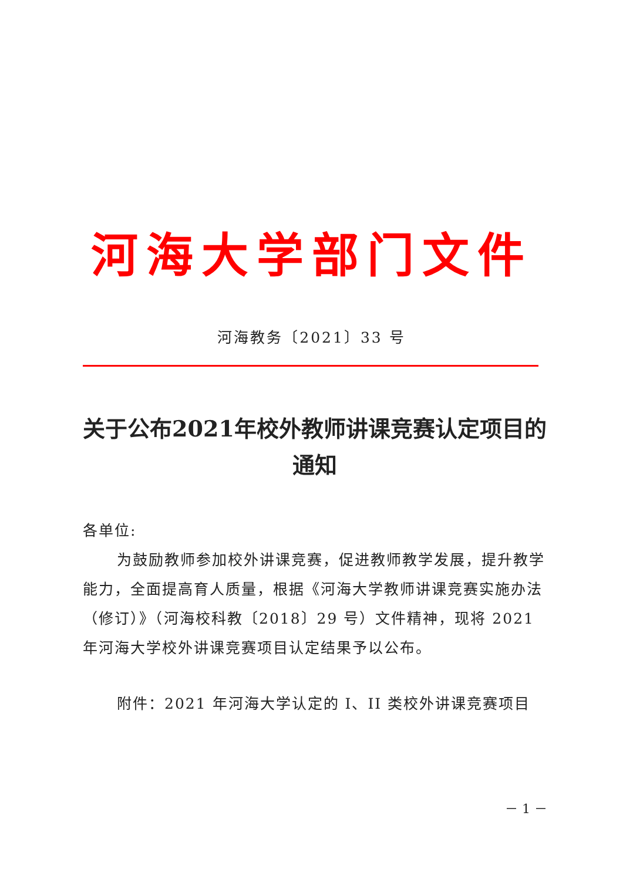河海大学部门文件
河海教务〔2021〕33 号
关于公布2021年校外教师讲课竞赛认定项目的通知
各单位:
为鼓励教师参加校外讲课竞赛，促进教师教学发展，提升教学能力，全面提高育人质量，根据《河海大学教师讲课竞赛实施办法（修订）》（河海校科教〔2018〕29 号）文件精神，现将 2021 年河海大学校外讲课竞赛项目认定结果予以公布。
附件：2021 年河海大学认定的 I、II 类校外讲课竞赛项目
－ 1 －